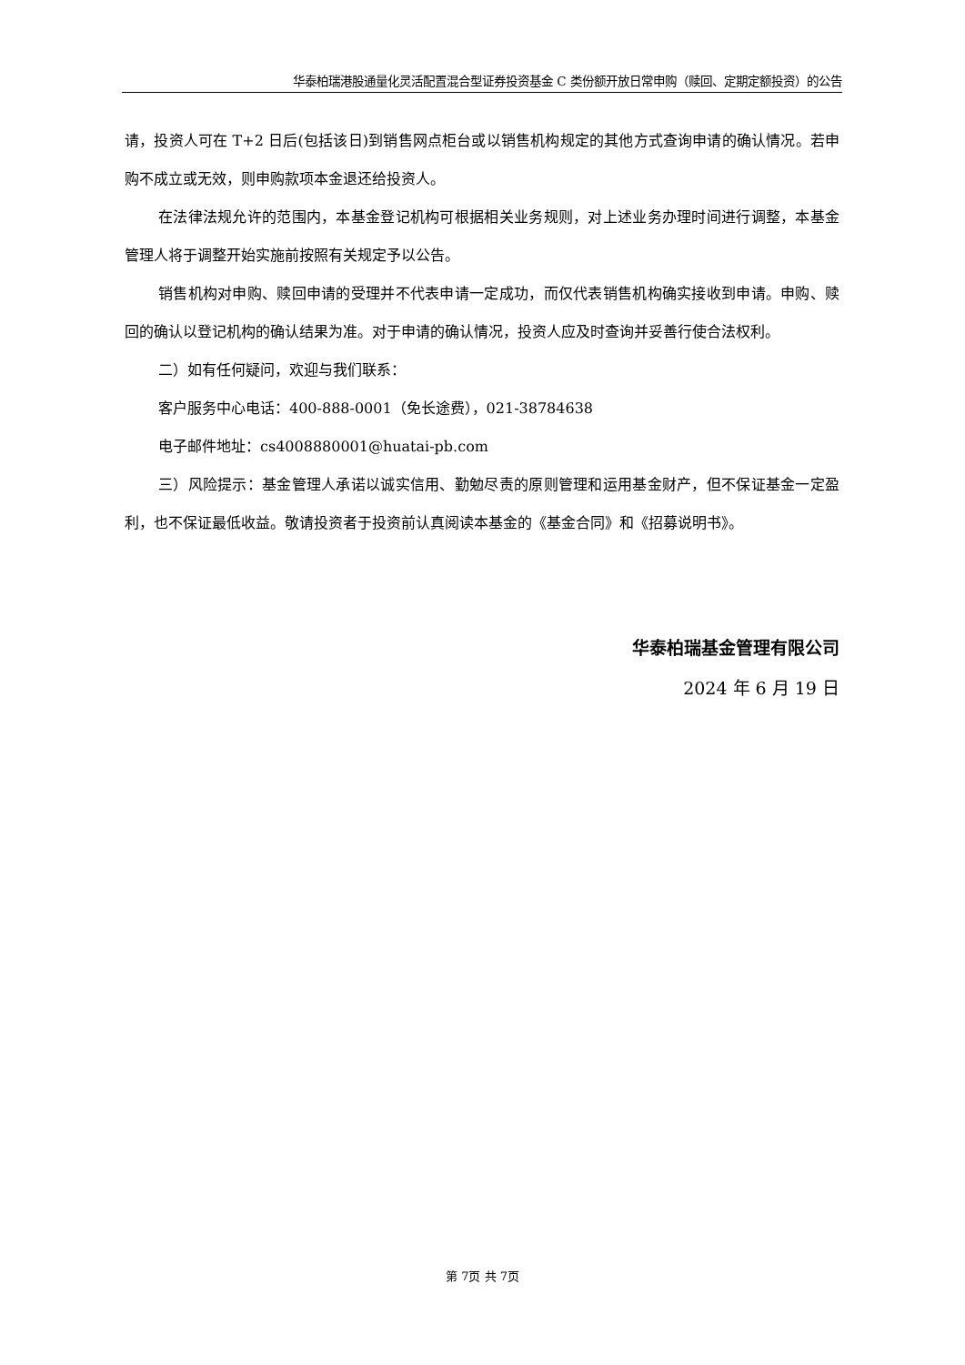华泰柏瑞港股通量化灵活配置混合型证券投资基金 C 类份额开放日常申购（赎回、定期定额投资）的公告
请，投资人可在 T+2 日后(包括该日)到销售网点柜台或以销售机构规定的其他方式查询申请的确认情况。若申购不成立或无效，则申购款项本金退还给投资人。
在法律法规允许的范围内，本基金登记机构可根据相关业务规则，对上述业务办理时间进行调整，本基金管理人将于调整开始实施前按照有关规定予以公告。
销售机构对申购、赎回申请的受理并不代表申请一定成功，而仅代表销售机构确实接收到申请。申购、赎回的确认以登记机构的确认结果为准。对于申请的确认情况，投资人应及时查询并妥善行使合法权利。
二）如有任何疑问，欢迎与我们联系：
客户服务中心电话：400-888-0001（免长途费），021-38784638
电子邮件地址：cs4008880001@huatai-pb.com
三）风险提示：基金管理人承诺以诚实信用、勤勉尽责的原则管理和运用基金财产，但不保证基金一定盈利，也不保证最低收益。敬请投资者于投资前认真阅读本基金的《基金合同》和《招募说明书》。
华泰柏瑞基金管理有限公司
2024 年 6 月 19 日
第 7页 共 7页